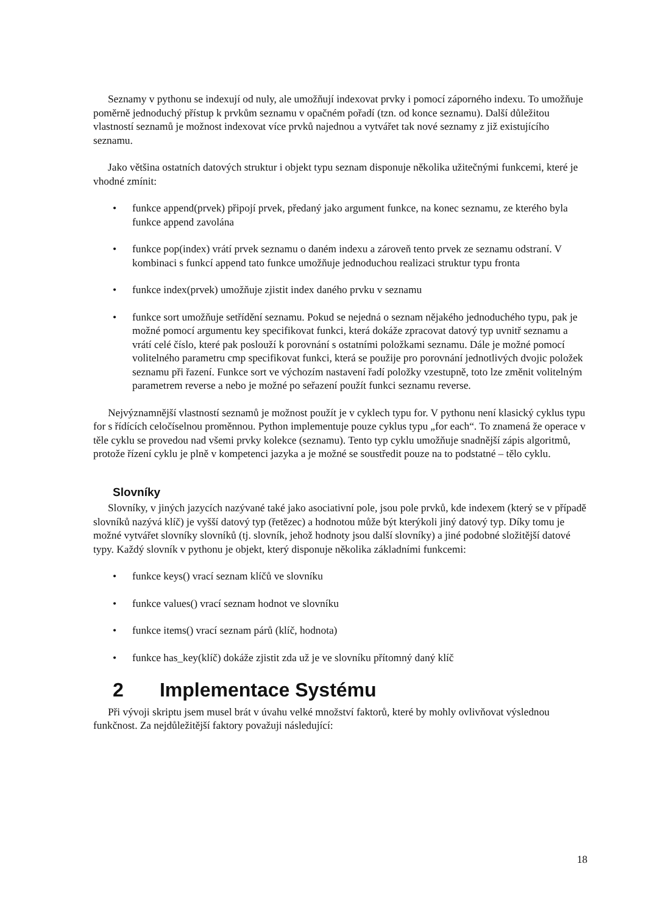Seznamy v pythonu se indexují od nuly, ale umožňují indexovat prvky i pomocí záporného indexu. To umožňuje poměrně jednoduchý přístup k prvkům seznamu v opačném pořadí (tzn. od konce seznamu). Další důležitou vlastností seznamů je možnost indexovat více prvků najednou a vytvářet tak nové seznamy z již existujícího seznamu.
Jako většina ostatních datových struktur i objekt typu seznam disponuje několika užitečnými funkcemi, které je vhodné zmínit:
• funkce append(prvek) připojí prvek, předaný jako argument funkce, na konec seznamu, ze kterého byla funkce append zavolána
• funkce pop(index) vrátí prvek seznamu o daném indexu a zároveň tento prvek ze seznamu odstraní. V kombinaci s funkcí append tato funkce umožňuje jednoduchou realizaci struktur typu fronta
• funkce index(prvek) umožňuje zjistit index daného prvku v seznamu
• funkce sort umožňuje setřídění seznamu. Pokud se nejedná o seznam nějakého jednoduchého typu, pak je možné pomocí argumentu key specifikovat funkci, která dokáže zpracovat datový typ uvnitř seznamu a vrátí celé číslo, které pak poslouží k porovnání s ostatními položkami seznamu. Dále je možné pomocí volitelného parametru cmp specifikovat funkci, která se použije pro porovnání jednotlivých dvojic položek seznamu při řazení. Funkce sort ve výchozím nastavení řadí položky vzestupně, toto lze změnit volitelným parametrem reverse a nebo je možné po seřazení použít funkci seznamu reverse.
Nejvýznamnější vlastností seznamů je možnost použít je v cyklech typu for. V pythonu není klasický cyklus typu for s řídících celočíselnou proměnnou. Python implementuje pouze cyklus typu „for each“. To znamená že operace v těle cyklu se provedou nad všemi prvky kolekce (seznamu). Tento typ cyklu umožňuje snadnější zápis algoritmů, protože řízení cyklu je plně v kompetenci jazyka a je možné se soustředit pouze na to podstatné – tělo cyklu.
Slovníky
Slovníky, v jiných jazycích nazývané také jako asociativní pole, jsou pole prvků, kde indexem (který se v případě slovníků nazývá klíč) je vyšší datový typ (řetězec) a hodnotou může být kterýkoli jiný datový typ. Díky tomu je možné vytvářet slovníky slovníků (tj. slovník, jehož hodnoty jsou další slovníky) a jiné podobné složitější datové typy. Každý slovník v pythonu je objekt, který disponuje několika základními funkcemi:
• funkce keys() vrací seznam klíčů ve slovníku
• funkce values() vrací seznam hodnot ve slovníku
• funkce items() vrací seznam párů (klíč, hodnota)
• funkce has_key(klíč) dokáže zjistit zda už je ve slovníku přítomný daný klíč
2 Implementace Systému
Při vývoji skriptu jsem musel brát v úvahu velké množství faktorů, které by mohly ovlivňovat výslednou funkčnost. Za nejdůležitější faktory považuji následující:
18